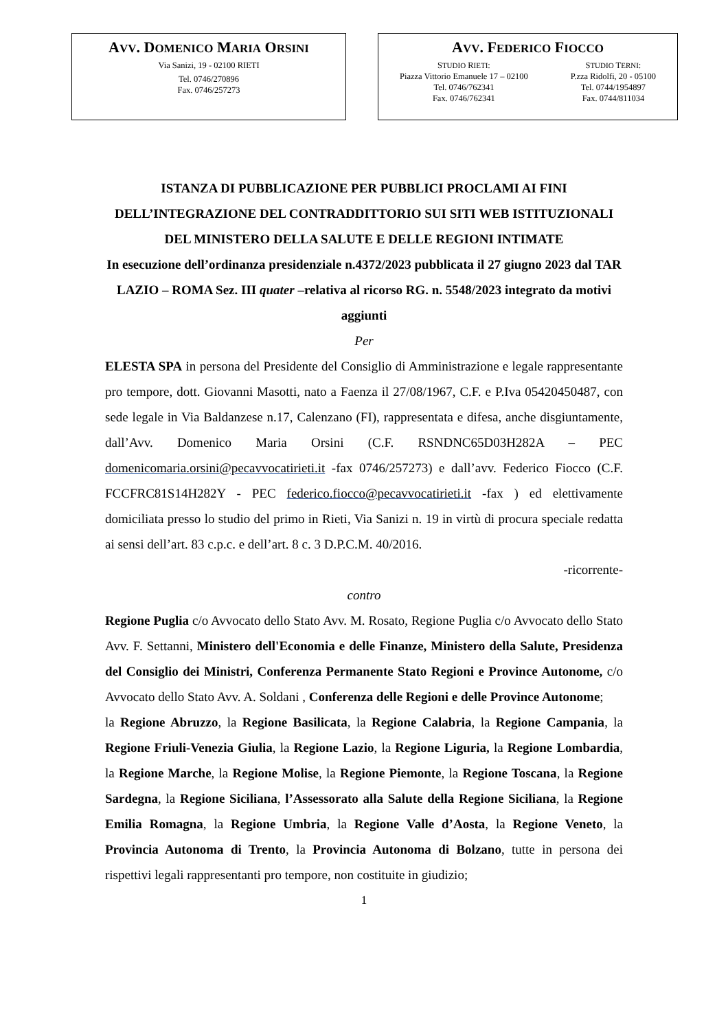AVV. DOMENICO MARIA ORSINI
Via Sanizi, 19 - 02100 RIETI
Tel. 0746/270896
Fax. 0746/257273
AVV. FEDERICO FIOCCO
STUDIO RIETI:
Piazza Vittorio Emanuele 17 – 02100
Tel. 0746/762341
Fax. 0746/762341
STUDIO TERNI:
P.zza Ridolfi, 20 - 05100
Tel. 0744/1954897
Fax. 0744/811034
ISTANZA DI PUBBLICAZIONE PER PUBBLICI PROCLAMI AI FINI DELL’INTEGRAZIONE DEL CONTRADDITTORIO SUI SITI WEB ISTITUZIONALI DEL MINISTERO DELLA SALUTE E DELLE REGIONI INTIMATE
In esecuzione dell’ordinanza presidenziale n.4372/2023 pubblicata il 27 giugno 2023 dal TAR LAZIO – ROMA Sez. III quater –relativa al ricorso RG. n. 5548/2023 integrato da motivi aggiunti
Per
ELESTA SPA in persona del Presidente del Consiglio di Amministrazione e legale rappresentante pro tempore, dott. Giovanni Masotti, nato a Faenza il 27/08/1967, C.F. e P.Iva 05420450487, con sede legale in Via Baldanzese n.17, Calenzano (FI), rappresentata e difesa, anche disgiuntamente, dall’Avv. Domenico Maria Orsini (C.F. RSNDNC65D03H282A – PEC domenicomaria.orsini@pecavvocatirieti.it -fax 0746/257273) e dall’avv. Federico Fiocco (C.F. FCCFRC81S14H282Y - PEC federico.fiocco@pecavvocatirieti.it -fax ) ed elettivamente domiciliata presso lo studio del primo in Rieti, Via Sanizi n. 19 in virtù di procura speciale redatta ai sensi dell’art. 83 c.p.c. e dell’art. 8 c. 3 D.P.C.M. 40/2016.
-ricorrente-
contro
Regione Puglia c/o Avvocato dello Stato Avv. M. Rosato, Regione Puglia c/o Avvocato dello Stato Avv. F. Settanni, Ministero dell'Economia e delle Finanze, Ministero della Salute, Presidenza del Consiglio dei Ministri, Conferenza Permanente Stato Regioni e Province Autonome, c/o Avvocato dello Stato Avv. A. Soldani , Conferenza delle Regioni e delle Province Autonome;
la Regione Abruzzo, la Regione Basilicata, la Regione Calabria, la Regione Campania, la Regione Friuli-Venezia Giulia, la Regione Lazio, la Regione Liguria, la Regione Lombardia, la Regione Marche, la Regione Molise, la Regione Piemonte, la Regione Toscana, la Regione Sardegna, la Regione Siciliana, l’Assessorato alla Salute della Regione Siciliana, la Regione Emilia Romagna, la Regione Umbria, la Regione Valle d’Aosta, la Regione Veneto, la Provincia Autonoma di Trento, la Provincia Autonoma di Bolzano, tutte in persona dei rispettivi legali rappresentanti pro tempore, non costituite in giudizio;
1